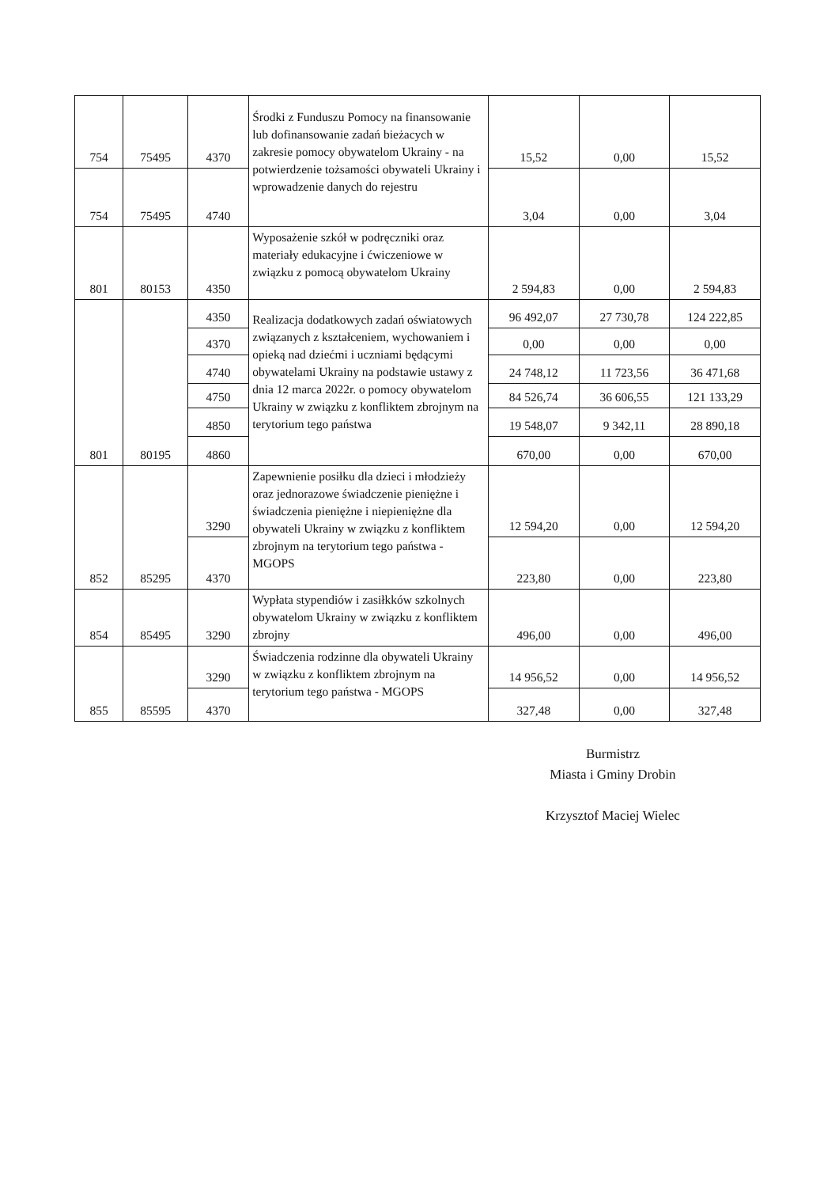| 754 | 75495 | 4370 | Środki z Funduszu Pomocy na finansowanie lub dofinansowanie zadań bieżacych w zakresie pomocy obywatelom Ukrainy - na potwierdzenie tożsamości obywateli Ukrainy i wprowadzenie danych do rejestru | 15,52 | 0,00 | 15,52 |
| 754 | 75495 | 4740 | | 3,04 | 0,00 | 3,04 |
| 801 | 80153 | 4350 | Wyposażenie szkół w podręczniki oraz materiały edukacyjne i ćwiczeniowe w związku z pomocą obywatelom Ukrainy | 2 594,83 | 0,00 | 2 594,83 |
| 801 | 80195 | 4350 | Realizacja dodatkowych zadań oświatowych związanych z kształceniem, wychowaniem i opieką nad dziećmi i uczniami będącymi obywatelami Ukrainy na podstawie ustawy z dnia 12 marca 2022r. o pomocy obywatelom Ukrainy w związku z konfliktem zbrojnym na terytorium tego państwa | 96 492,07 | 27 730,78 | 124 222,85 |
| | | 4370 | | 0,00 | 0,00 | 0,00 |
| | | 4740 | | 24 748,12 | 11 723,56 | 36 471,68 |
| | | 4750 | | 84 526,74 | 36 606,55 | 121 133,29 |
| | | 4850 | | 19 548,07 | 9 342,11 | 28 890,18 |
| | | 4860 | | 670,00 | 0,00 | 670,00 |
| 852 | 85295 | 3290 | Zapewnienie posiłku dla dzieci i młodzieży oraz jednorazowe świadczenie pieniężne i świadczenia pieniężne i niepieniężne dla obywateli Ukrainy w związku z konfliktem zbrojnym na terytorium tego państwa - MGOPS | 12 594,20 | 0,00 | 12 594,20 |
| | | 4370 | | 223,80 | 0,00 | 223,80 |
| 854 | 85495 | 3290 | Wypłata stypendiów i zasiłkków szkolnych obywatelom Ukrainy w związku z konfliktem zbrojny | 496,00 | 0,00 | 496,00 |
| 855 | 85595 | 3290 | Świadczenia rodzinne dla obywateli Ukrainy w związku z konfliktem zbrojnym na terytorium tego państwa - MGOPS | 14 956,52 | 0,00 | 14 956,52 |
| | | 4370 | | 327,48 | 0,00 | 327,48 |
Burmistrz
Miasta i Gminy Drobin
Krzysztof Maciej Wielec